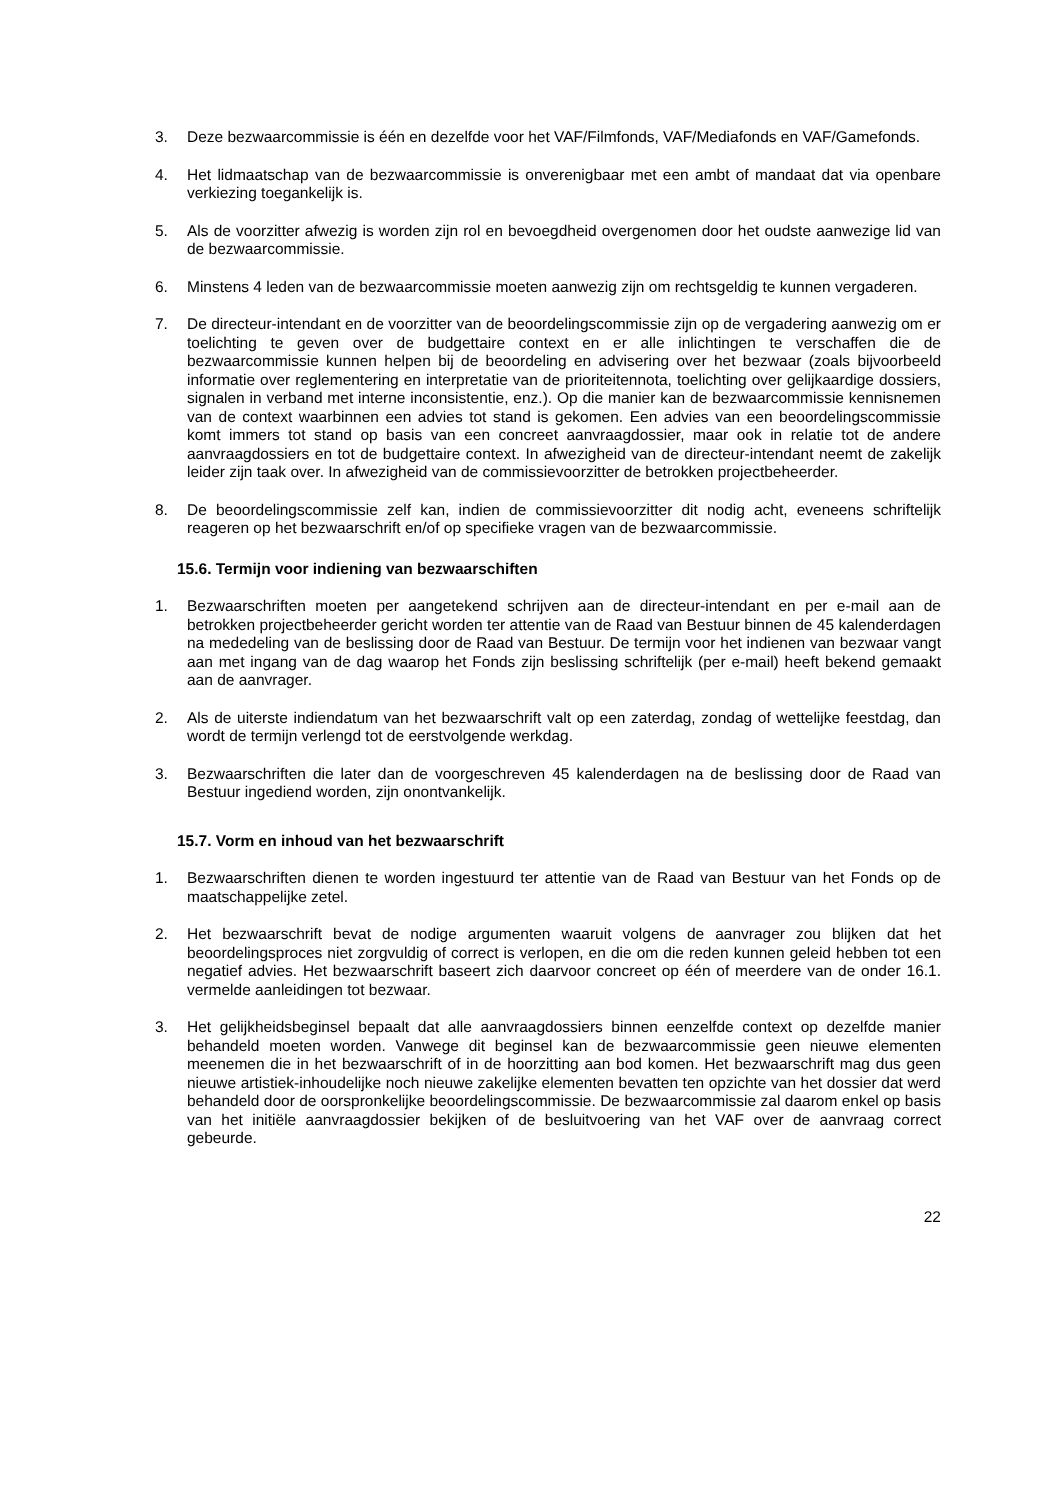3. Deze bezwaarcommissie is één en dezelfde voor het VAF/Filmfonds, VAF/Mediafonds en VAF/Gamefonds.
4. Het lidmaatschap van de bezwaarcommissie is onverenigbaar met een ambt of mandaat dat via openbare verkiezing toegankelijk is.
5. Als de voorzitter afwezig is worden zijn rol en bevoegdheid overgenomen door het oudste aanwezige lid van de bezwaarcommissie.
6. Minstens 4 leden van de bezwaarcommissie moeten aanwezig zijn om rechtsgeldig te kunnen vergaderen.
7. De directeur-intendant en de voorzitter van de beoordelingscommissie zijn op de vergadering aanwezig om er toelichting te geven over de budgettaire context en er alle inlichtingen te verschaffen die de bezwaarcommissie kunnen helpen bij de beoordeling en advisering over het bezwaar (zoals bijvoorbeeld informatie over reglementering en interpretatie van de prioriteitennota, toelichting over gelijkaardige dossiers, signalen in verband met interne inconsistentie, enz.). Op die manier kan de bezwaarcommissie kennisnemen van de context waarbinnen een advies tot stand is gekomen. Een advies van een beoordelingscommissie komt immers tot stand op basis van een concreet aanvraagdossier, maar ook in relatie tot de andere aanvraagdossiers en tot de budgettaire context. In afwezigheid van de directeur-intendant neemt de zakelijk leider zijn taak over. In afwezigheid van de commissievoorzitter de betrokken projectbeheerder.
8. De beoordelingscommissie zelf kan, indien de commissievoorzitter dit nodig acht, eveneens schriftelijk reageren op het bezwaarschrift en/of op specifieke vragen van de bezwaarcommissie.
15.6. Termijn voor indiening van bezwaarschiften
1. Bezwaarschriften moeten per aangetekend schrijven aan de directeur-intendant en per e-mail aan de betrokken projectbeheerder gericht worden ter attentie van de Raad van Bestuur binnen de 45 kalenderdagen na mededeling van de beslissing door de Raad van Bestuur. De termijn voor het indienen van bezwaar vangt aan met ingang van de dag waarop het Fonds zijn beslissing schriftelijk (per e-mail) heeft bekend gemaakt aan de aanvrager.
2. Als de uiterste indiendatum van het bezwaarschrift valt op een zaterdag, zondag of wettelijke feestdag, dan wordt de termijn verlengd tot de eerstvolgende werkdag.
3. Bezwaarschriften die later dan de voorgeschreven 45 kalenderdagen na de beslissing door de Raad van Bestuur ingediend worden, zijn onontvankelijk.
15.7. Vorm en inhoud van het bezwaarschrift
1. Bezwaarschriften dienen te worden ingestuurd ter attentie van de Raad van Bestuur van het Fonds op de maatschappelijke zetel.
2. Het bezwaarschrift bevat de nodige argumenten waaruit volgens de aanvrager zou blijken dat het beoordelingsproces niet zorgvuldig of correct is verlopen, en die om die reden kunnen geleid hebben tot een negatief advies. Het bezwaarschrift baseert zich daarvoor concreet op één of meerdere van de onder 16.1. vermelde aanleidingen tot bezwaar.
3. Het gelijkheidsbeginsel bepaalt dat alle aanvraagdossiers binnen eenzelfde context op dezelfde manier behandeld moeten worden. Vanwege dit beginsel kan de bezwaarcommissie geen nieuwe elementen meenemen die in het bezwaarschrift of in de hoorzitting aan bod komen. Het bezwaarschrift mag dus geen nieuwe artistiek-inhoudelijke noch nieuwe zakelijke elementen bevatten ten opzichte van het dossier dat werd behandeld door de oorspronkelijke beoordelingscommissie. De bezwaarcommissie zal daarom enkel op basis van het initiële aanvraagdossier bekijken of de besluitvoering van het VAF over de aanvraag correct gebeurde.
22